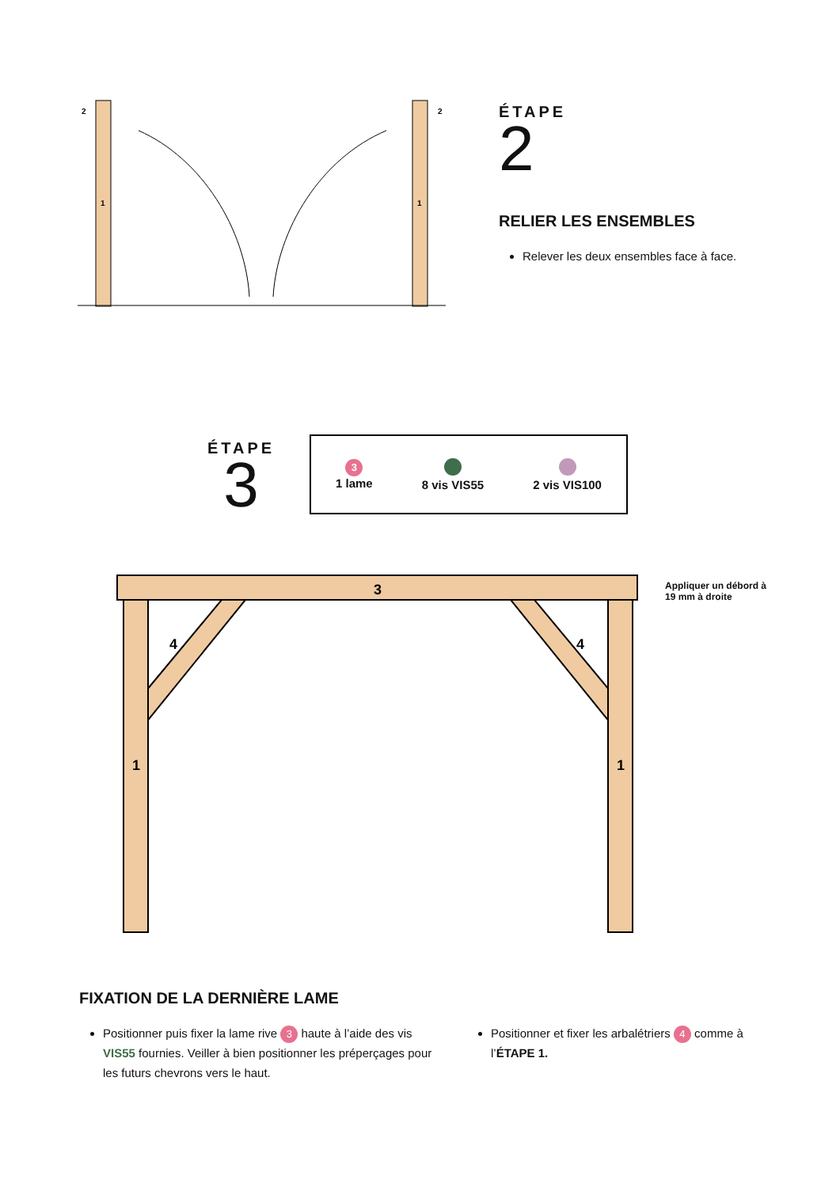2
2
1
1
ÉTAPE
2
RELIER LES ENSEMBLES
Relever les deux ensembles face à face.
ÉTAPE
3
3
1 lame
8 vis VIS55
2 vis VIS100
3
4
4
1
1
Appliquer un débord à
19 mm à droite
FIXATION DE LA DERNIÈRE LAME
Positionner puis fixer la lame rive 3 haute à l’aide des vis VIS55 fournies. Veiller à bien positionner les préperçages pour les futurs chevrons vers le haut.
Positionner et fixer les arbalétriers 4 comme à l’ÉTAPE 1.